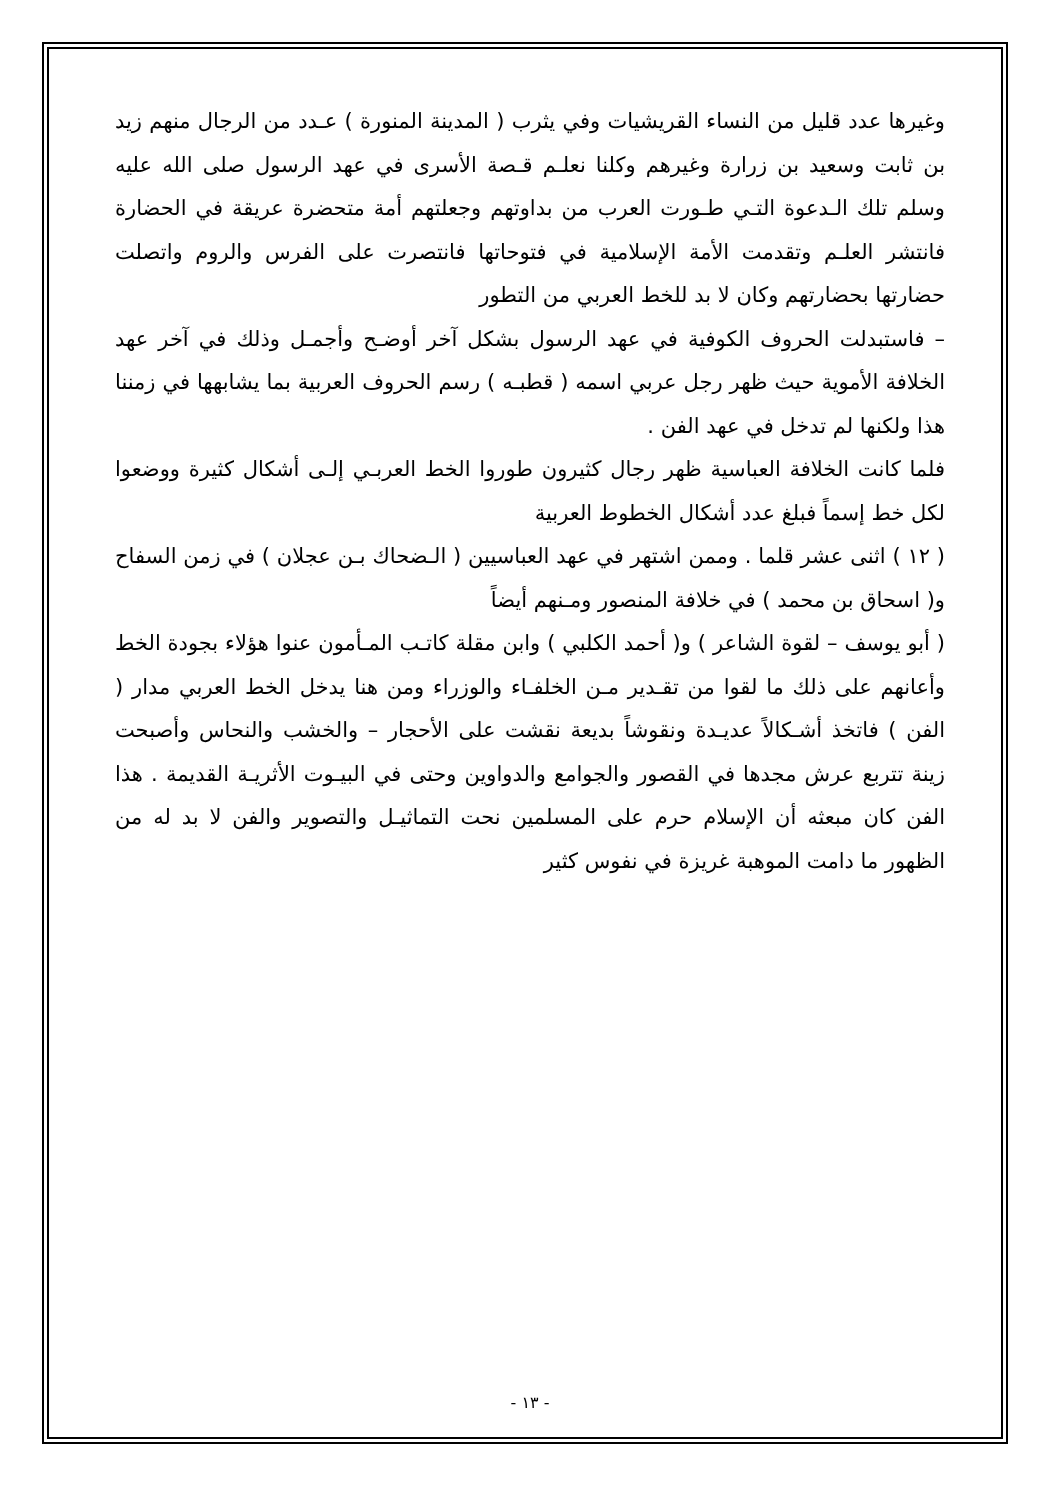وغيرها عدد قليل من النساء القريشيات وفي يثرب ( المدينة المنورة ) عـدد من الرجال منهم زيد بن ثابت وسعيد بن زرارة وغيرهم وكلنا نعلـم قـصة الأسرى في عهد الرسول صلى الله عليه وسلم تلك الـدعوة التـي طـورت العرب من بداوتهم وجعلتهم أمة متحضرة عريقة في الحضارة فانتشر العلـم وتقدمت الأمة الإسلامية في فتوحاتها فانتصرت على الفرس والروم واتصلت حضارتها بحضارتهم وكان لا بد للخط العربي من التطور
– فاستبدلت الحروف الكوفية في عهد الرسول بشكل آخر أوضـح وأجمـل وذلك في آخر عهد الخلافة الأموية حيث ظهر رجل عربي اسمه ( قطبـه ) رسم الحروف العربية بما يشابهها في زمننا هذا ولكنها لم تدخل في عهد الفن .
فلما كانت الخلافة العباسية ظهر رجال كثيرون طوروا الخط العربـي إلـى أشكال كثيرة ووضعوا لكل خط إسماً فبلغ عدد أشكال الخطوط العربية
( ١٢ ) اثنى عشر قلما . وممن اشتهر في عهد العباسيين ( الـضحاك بـن عجلان ) في زمن السفاح و( اسحاق بن محمد ) في خلافة المنصور ومـنهم أيضاً
( أبو يوسف – لقوة الشاعر ) و( أحمد الكلبي ) وابن مقلة كاتـب المـأمون عنوا هؤلاء بجودة الخط وأعانهم على ذلك ما لقوا من تقـدير مـن الخلفـاء والوزراء ومن هنا يدخل الخط العربي مدار ( الفن ) فاتخذ أشـكالاً عديـدة ونقوشاً بديعة نقشت على الأحجار – والخشب والنحاس وأصبحت زينة تتربع عرش مجدها في القصور والجوامع والدواوين وحتى في البيـوت الأثريـة القديمة . هذا الفن كان مبعثه أن الإسلام حرم على المسلمين نحت التماثيـل والتصوير والفن لا بد له من الظهور ما دامت الموهبة غريزة في نفوس كثير
- ١٣ -